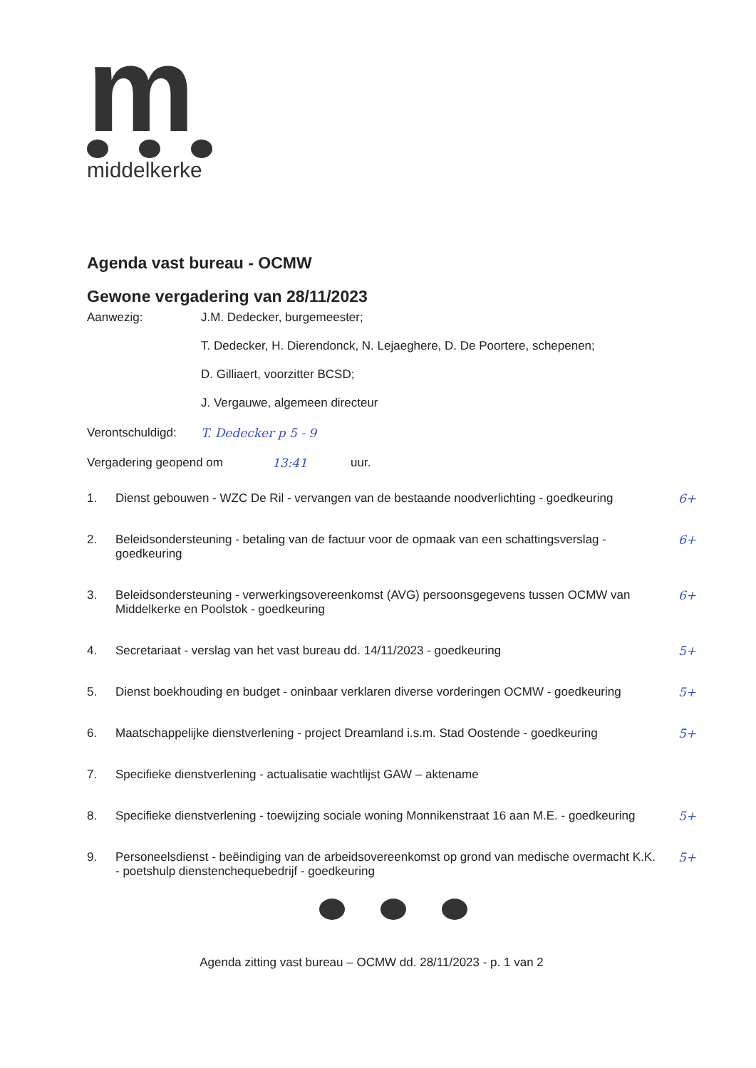m
middelkerke
Agenda vast bureau - OCMW
Gewone vergadering van 28/11/2023
Aanwezig: J.M. Dedecker, burgemeester;
T. Dedecker, H. Dierendonck, N. Lejaeghere, D. De Poortere, schepenen;
D. Gilliaert, voorzitter BCSD;
J. Vergauwe, algemeen directeur
Verontschuldigd:
T. Dedecker p 5 - 9
Vergadering geopend om 13:41 uur.
1. Dienst gebouwen - WZC De Ril - vervangen van de bestaande noodverlichting - goedkeuring 6+
2. Beleidsondersteuning - betaling van de factuur voor de opmaak van een schattingsverslag - goedkeuring 6+
3. Beleidsondersteuning - verwerkingsovereenkomst (AVG) persoonsgegevens tussen OCMW van Middelkerke en Poolstok - goedkeuring 6+
4. Secretariaat - verslag van het vast bureau dd. 14/11/2023 - goedkeuring 5+
5. Dienst boekhouding en budget - oninbaar verklaren diverse vorderingen OCMW - goedkeuring 5+
6. Maatschappelijke dienstverlening - project Dreamland i.s.m. Stad Oostende - goedkeuring 5+
7. Specifieke dienstverlening - actualisatie wachtlijst GAW – aktename
8. Specifieke dienstverlening - toewijzing sociale woning Monnikenstraat 16 aan M.E. - goedkeuring 5+
9. Personeelsdienst - beëindiging van de arbeidsovereenkomst op grond van medische overmacht K.K. - poetshulp dienstenchequebedrijf - goedkeuring 5+
Agenda zitting vast bureau – OCMW dd. 28/11/2023 - p. 1 van 2